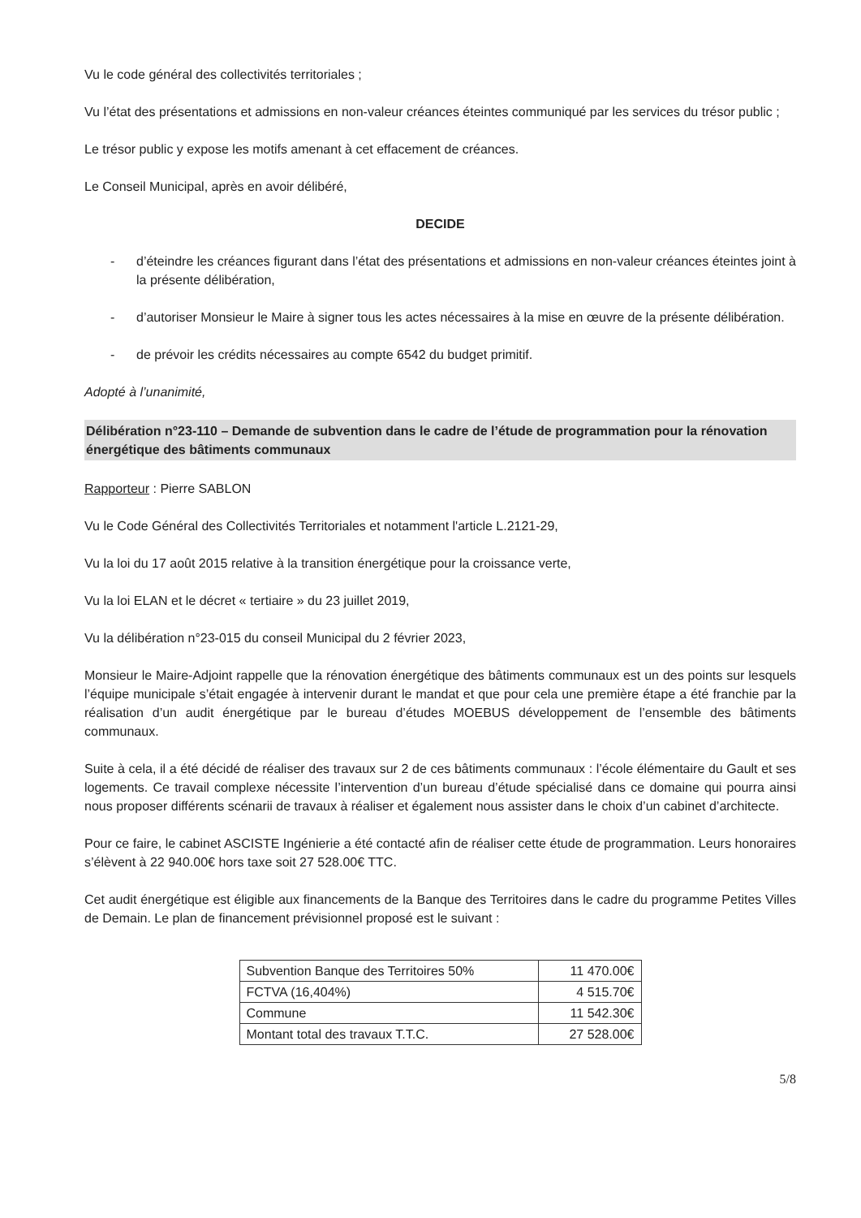Vu le code général des collectivités territoriales ;
Vu l’état des présentations et admissions en non-valeur créances éteintes communiqué par les services du trésor public ;
Le trésor public y expose les motifs amenant à cet effacement de créances.
Le Conseil Municipal, après en avoir délibéré,
DECIDE
- d’éteindre les créances figurant dans l’état des présentations et admissions en non-valeur créances éteintes joint à la présente délibération,
- d’autoriser Monsieur le Maire à signer tous les actes nécessaires à la mise en œuvre de la présente délibération.
- de prévoir les crédits nécessaires au compte 6542 du budget primitif.
Adopté à l’unanimité,
Délibération n°23-110 – Demande de subvention dans le cadre de l’étude de programmation pour la rénovation énergétique des bâtiments communaux
Rapporteur : Pierre SABLON
Vu le Code Général des Collectivités Territoriales et notamment l'article L.2121-29,
Vu la loi du 17 août 2015 relative à la transition énergétique pour la croissance verte,
Vu la loi ELAN et le décret « tertiaire » du 23 juillet 2019,
Vu la délibération n°23-015 du conseil Municipal du 2 février 2023,
Monsieur le Maire-Adjoint rappelle que la rénovation énergétique des bâtiments communaux est un des points sur lesquels l’équipe municipale s’était engagée à intervenir durant le mandat et que pour cela une première étape a été franchie par la réalisation d’un audit énergétique par le bureau d’études MOEBUS développement de l’ensemble des bâtiments communaux.
Suite à cela, il a été décidé de réaliser des travaux sur 2 de ces bâtiments communaux : l’école élémentaire du Gault et ses logements. Ce travail complexe nécessite l’intervention d’un bureau d’étude spécialisé dans ce domaine qui pourra ainsi nous proposer différents scénarii de travaux à réaliser et également nous assister dans le choix d’un cabinet d’architecte.
Pour ce faire, le cabinet ASCISTE Ingénierie a été contacté afin de réaliser cette étude de programmation. Leurs honoraires s’élèvent à 22 940.00€ hors taxe soit 27 528.00€ TTC.
Cet audit énergétique est éligible aux financements de la Banque des Territoires dans le cadre du programme Petites Villes de Demain. Le plan de financement prévisionnel proposé est le suivant :
| Subvention Banque des Territoires 50% | 11 470.00€ |
| FCTVA (16,404%) | 4 515.70€ |
| Commune | 11 542.30€ |
| Montant total des travaux T.T.C. | 27 528.00€ |
5/8